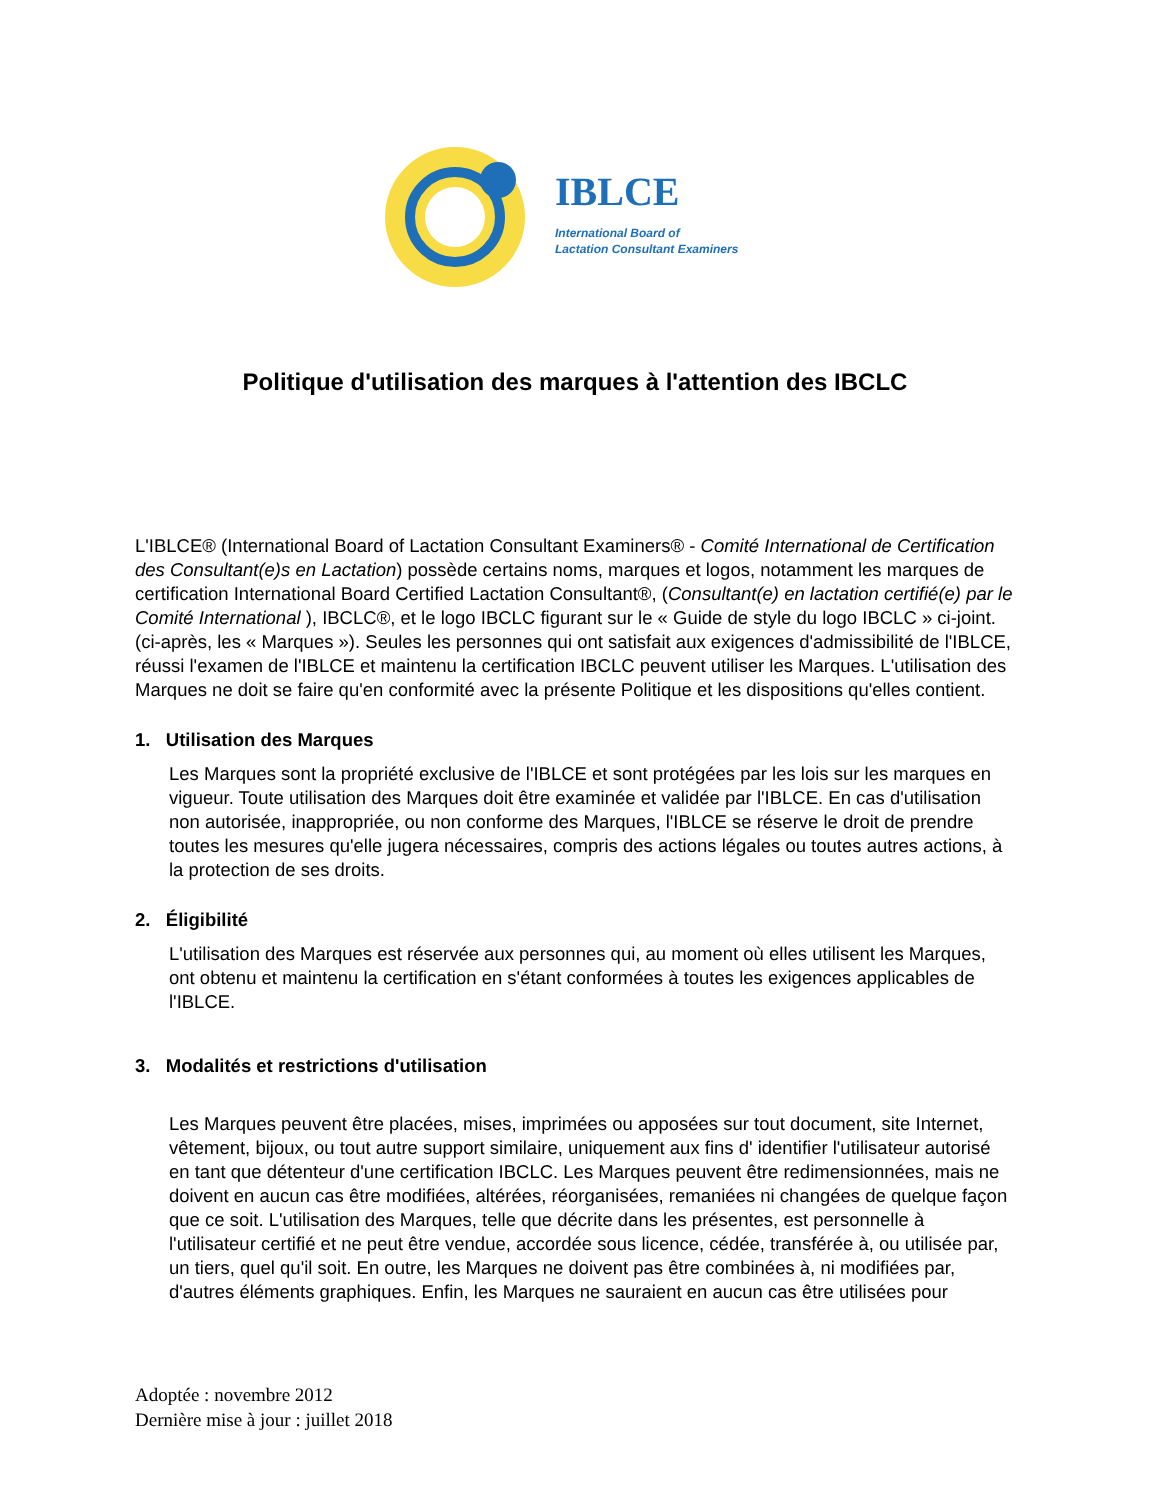IBLCE
International Board of
Lactation Consultant Examiners
Politique d'utilisation des marques à l'attention des IBCLC
L'IBLCE® (International Board of Lactation Consultant Examiners® - Comité International de Certification des Consultant(e)s en Lactation) possède certains noms, marques et logos, notamment les marques de certification International Board Certified Lactation Consultant®, (Consultant(e) en lactation certifié(e) par le Comité International ), IBCLC®, et le logo IBCLC figurant sur le « Guide de style du logo IBCLC » ci-joint. (ci-après, les « Marques »). Seules les personnes qui ont satisfait aux exigences d'admissibilité de l'IBLCE, réussi l'examen de l'IBLCE et maintenu la certification IBCLC peuvent utiliser les Marques. L'utilisation des Marques ne doit se faire qu'en conformité avec la présente Politique et les dispositions qu'elles contient.
1. Utilisation des Marques
Les Marques sont la propriété exclusive de l'IBLCE et sont protégées par les lois sur les marques en vigueur. Toute utilisation des Marques doit être examinée et validée par l'IBLCE. En cas d'utilisation non autorisée, inappropriée, ou non conforme des Marques, l'IBLCE se réserve le droit de prendre toutes les mesures qu'elle jugera nécessaires, compris des actions légales ou toutes autres actions, à la protection de ses droits.
2. Éligibilité
L'utilisation des Marques est réservée aux personnes qui, au moment où elles utilisent les Marques, ont obtenu et maintenu la certification en s'étant conformées à toutes les exigences applicables de l'IBLCE.
3. Modalités et restrictions d'utilisation
Les Marques peuvent être placées, mises, imprimées ou apposées sur tout document, site Internet, vêtement, bijoux, ou tout autre support similaire, uniquement aux fins d' identifier l'utilisateur autorisé en tant que détenteur d'une certification IBCLC. Les Marques peuvent être redimensionnées, mais ne doivent en aucun cas être modifiées, altérées, réorganisées, remaniées ni changées de quelque façon que ce soit. L'utilisation des Marques, telle que décrite dans les présentes, est personnelle à l'utilisateur certifié et ne peut être vendue, accordée sous licence, cédée, transférée à, ou utilisée par, un tiers, quel qu'il soit. En outre, les Marques ne doivent pas être combinées à, ni modifiées par, d'autres éléments graphiques. Enfin, les Marques ne sauraient en aucun cas être utilisées pour
Adoptée : novembre 2012
Dernière mise à jour : juillet 2018